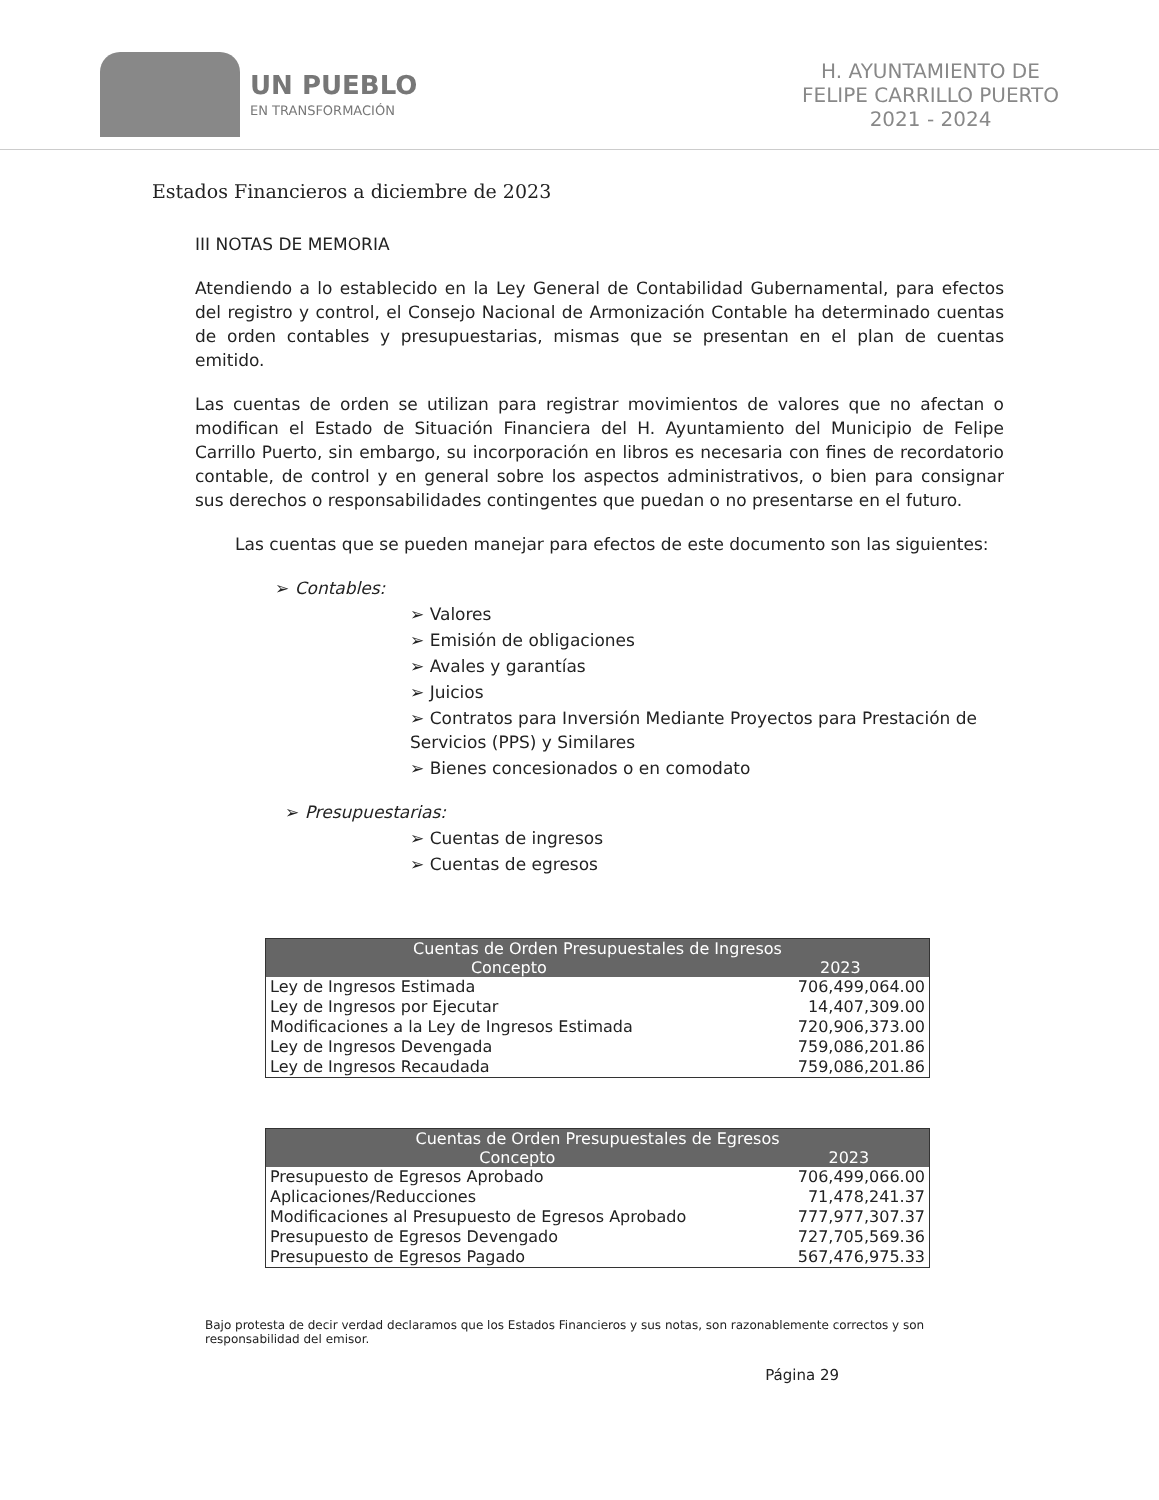UN PUEBLO
EN TRANSFORMACIÓN
H. AYUNTAMIENTO DE
FELIPE CARRILLO PUERTO
2021 - 2024
Estados Financieros a diciembre de 2023
III NOTAS DE MEMORIA
Atendiendo a lo establecido en la Ley General de Contabilidad Gubernamental, para efectos del registro y control, el Consejo Nacional de Armonización Contable ha determinado cuentas de orden contables y presupuestarias, mismas que se presentan en el plan de cuentas emitido.
Las cuentas de orden se utilizan para registrar movimientos de valores que no afectan o modifican el Estado de Situación Financiera del H. Ayuntamiento del Municipio de Felipe Carrillo Puerto, sin embargo, su incorporación en libros es necesaria con fines de recordatorio contable, de control y en general sobre los aspectos administrativos, o bien para consignar sus derechos o responsabilidades contingentes que puedan o no presentarse en el futuro.
Las cuentas que se pueden manejar para efectos de este documento son las siguientes:
➢ Contables:
➢ Valores
➢ Emisión de obligaciones
➢ Avales y garantías
➢ Juicios
➢ Contratos para Inversión Mediante Proyectos para Prestación de Servicios (PPS) y Similares
➢ Bienes concesionados o en comodato
➢ Presupuestarias:
➢ Cuentas de ingresos
➢ Cuentas de egresos
| Cuentas de Orden Presupuestales de Ingresos | |
| --- | --- |
| Concepto | 2023 |
| Ley de Ingresos Estimada | 706,499,064.00 |
| Ley de Ingresos por Ejecutar | 14,407,309.00 |
| Modificaciones a la Ley de Ingresos Estimada | 720,906,373.00 |
| Ley de Ingresos Devengada | 759,086,201.86 |
| Ley de Ingresos Recaudada | 759,086,201.86 |
| Cuentas de Orden Presupuestales de Egresos | |
| --- | --- |
| Concepto | 2023 |
| Presupuesto de Egresos Aprobado | 706,499,066.00 |
| Aplicaciones/Reducciones | 71,478,241.37 |
| Modificaciones al Presupuesto de Egresos Aprobado | 777,977,307.37 |
| Presupuesto de Egresos Devengado | 727,705,569.36 |
| Presupuesto de Egresos Pagado | 567,476,975.33 |
Bajo protesta de decir verdad declaramos que los Estados Financieros y sus notas, son razonablemente correctos y son responsabilidad del emisor.
Página 29